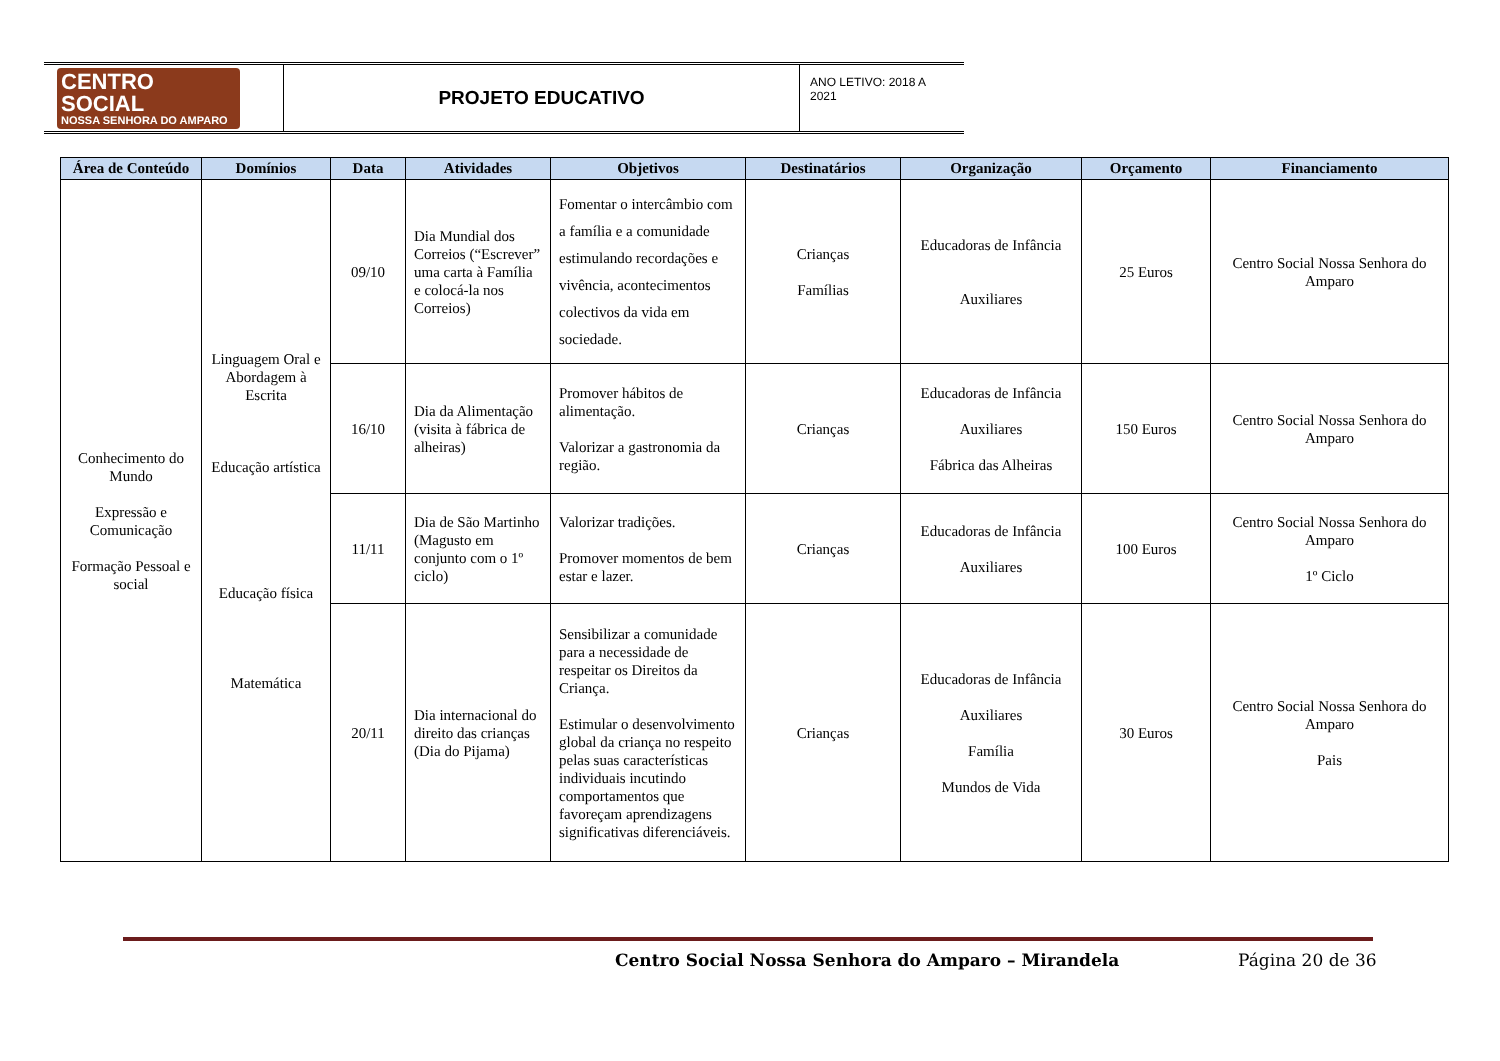| CENTRO SOCIAL NOSSA SENHORA DO AMPARO | PROJETO EDUCATIVO | ANO LETIVO: 2018 A 2021 |
| Área de Conteúdo | Domínios | Data | Atividades | Objetivos | Destinatários | Organização | Orçamento | Financiamento |
| --- | --- | --- | --- | --- | --- | --- | --- | --- |
| Conhecimento do Mundo Expressão e Comunicação Formação Pessoal e social | Linguagem Oral e Abordagem à Escrita Educação artística Educação física Matemática | 09/10 | Dia Mundial dos Correios (“Escrever” uma carta à Família e colocá-la nos Correios) | Fomentar o intercâmbio com a família e a comunidade estimulando recordações e vivência, acontecimentos colectivos da vida em sociedade. | Crianças Famílias | Educadoras de Infância Auxiliares | 25 Euros | Centro Social Nossa Senhora do Amparo |
| | | 16/10 | Dia da Alimentação (visita à fábrica de alheiras) | Promover hábitos de alimentação. Valorizar a gastronomia da região. | Crianças | Educadoras de Infância Auxiliares Fábrica das Alheiras | 150 Euros | Centro Social Nossa Senhora do Amparo |
| | | 11/11 | Dia de São Martinho (Magusto em conjunto com o 1º ciclo) | Valorizar tradições. Promover momentos de bem estar e lazer. | Crianças | Educadoras de Infância Auxiliares | 100 Euros | Centro Social Nossa Senhora do Amparo 1º Ciclo |
| | | 20/11 | Dia internacional do direito das crianças (Dia do Pijama) | Sensibilizar a comunidade para a necessidade de respeitar os Direitos da Criança. Estimular o desenvolvimento global da criança no respeito pelas suas características individuais incutindo comportamentos que favoreçam aprendizagens significativas diferenciáveis. | Crianças | Educadoras de Infância Auxiliares Família Mundos de Vida | 30 Euros | Centro Social Nossa Senhora do Amparo Pais |
Centro Social Nossa Senhora do Amparo – Mirandela
Página 20 de 36